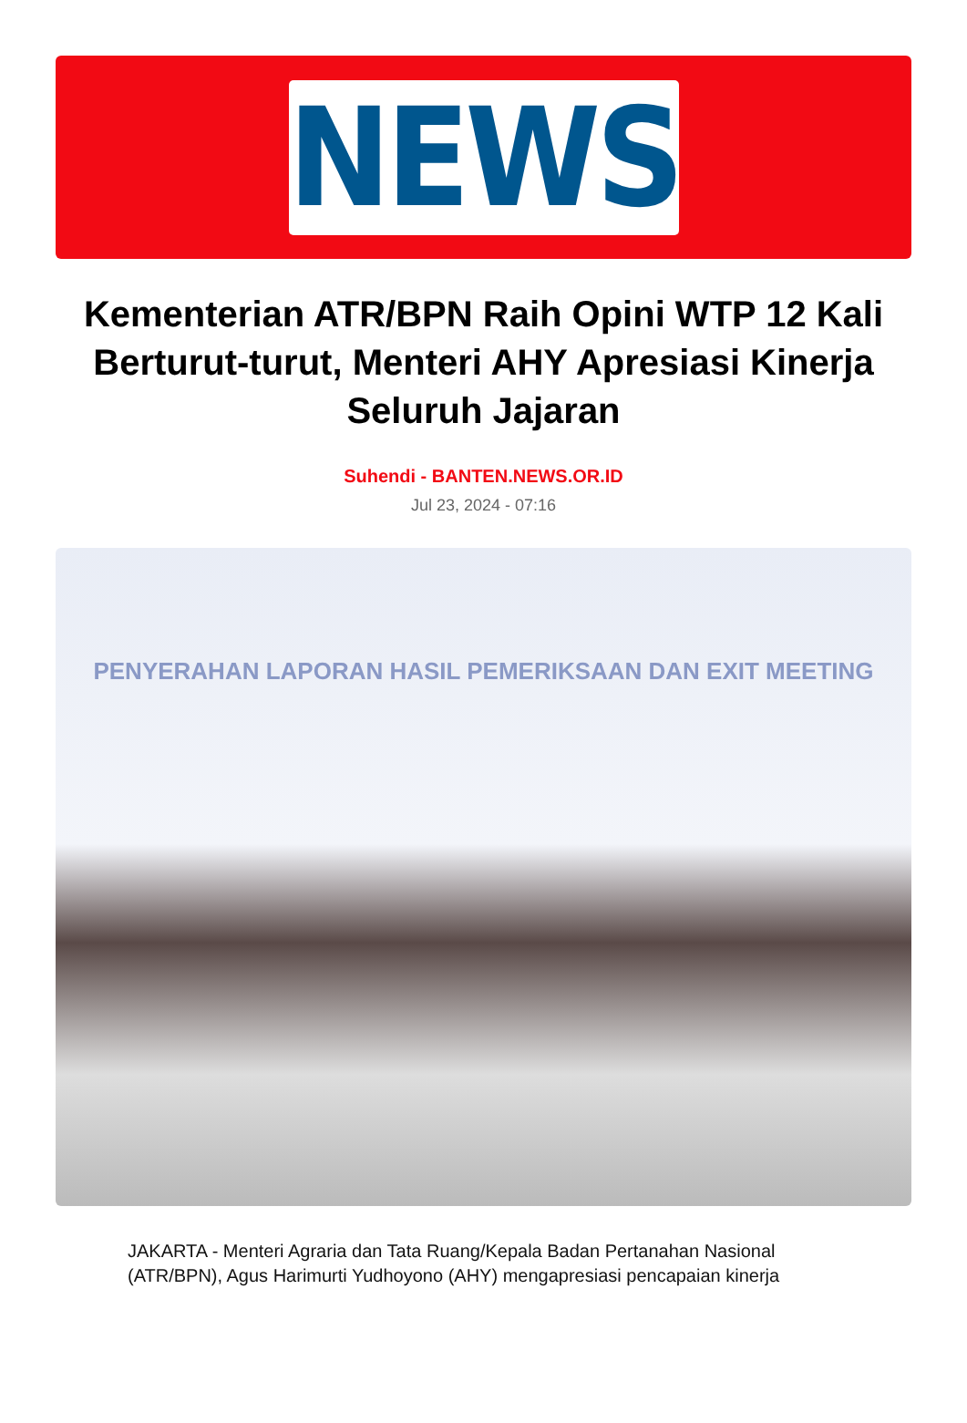NEWS
Kementerian ATR/BPN Raih Opini WTP 12 Kali Berturut-turut, Menteri AHY Apresiasi Kinerja Seluruh Jajaran
Suhendi - BANTEN.NEWS.OR.ID
Jul 23, 2024 - 07:16
PENYERAHAN LAPORAN HASIL PEMERIKSAAN DAN EXIT MEETING
JAKARTA - Menteri Agraria dan Tata Ruang/Kepala Badan Pertanahan Nasional (ATR/BPN), Agus Harimurti Yudhoyono (AHY) mengapresiasi pencapaian kinerja